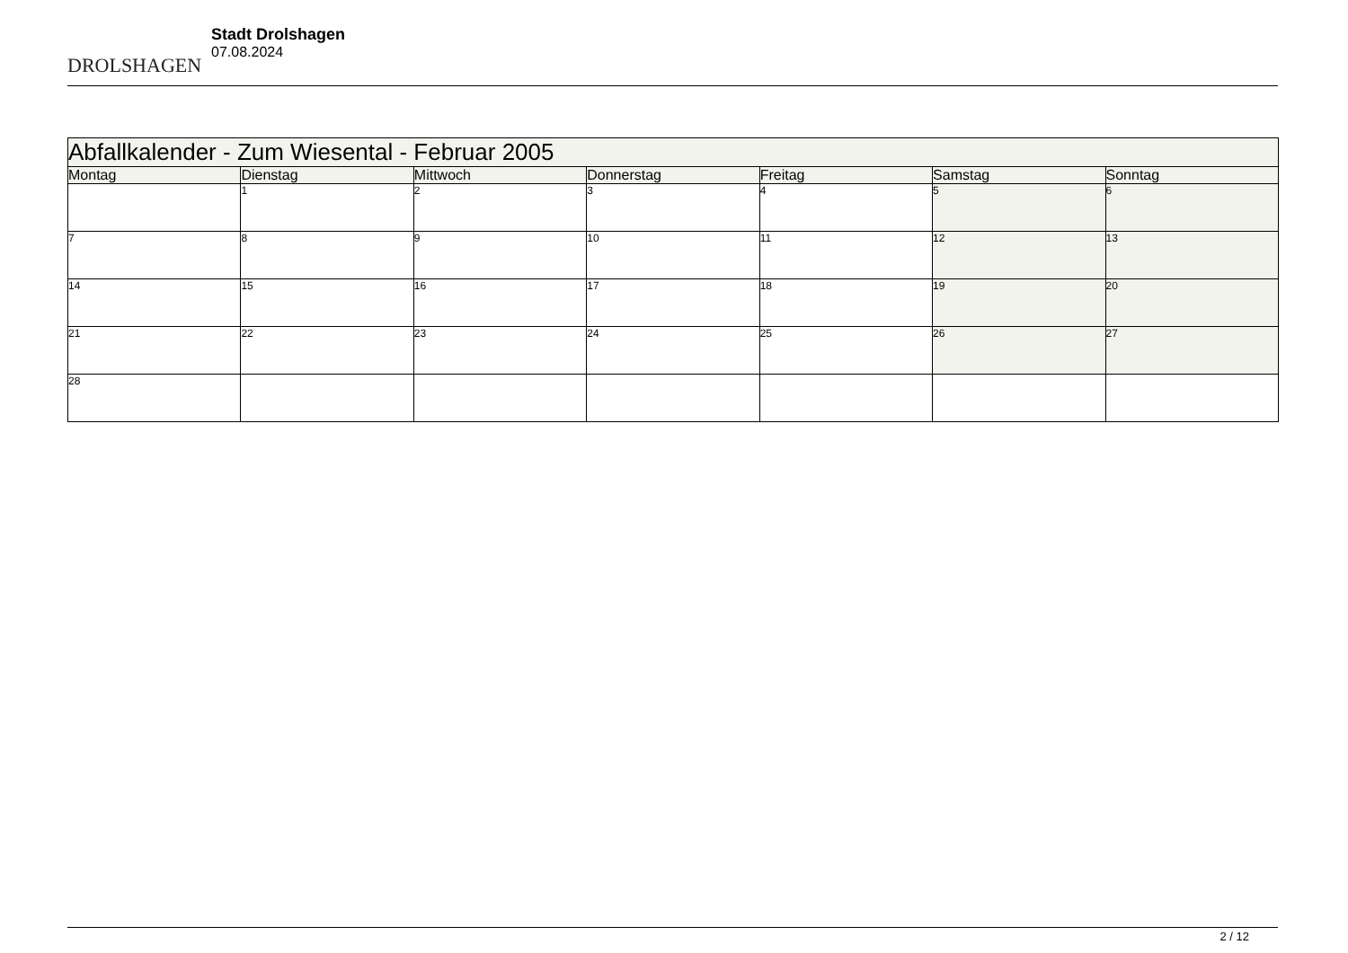DROLSHAGEN
Stadt Drolshagen
07.08.2024
| Abfallkalender - Zum Wiesental - Februar 2005 | | | | | | |
| --- | --- | --- | --- | --- | --- | --- |
| Montag | Dienstag | Mittwoch | Donnerstag | Freitag | Samstag | Sonntag |
| | 1 | 2 | 3 | 4 | 5 | 6 |
| 7 | 8 | 9 | 10 | 11 | 12 | 13 |
| 14 | 15 | 16 | 17 | 18 | 19 | 20 |
| 21 | 22 | 23 | 24 | 25 | 26 | 27 |
| 28 | | | | | | |
2 / 12